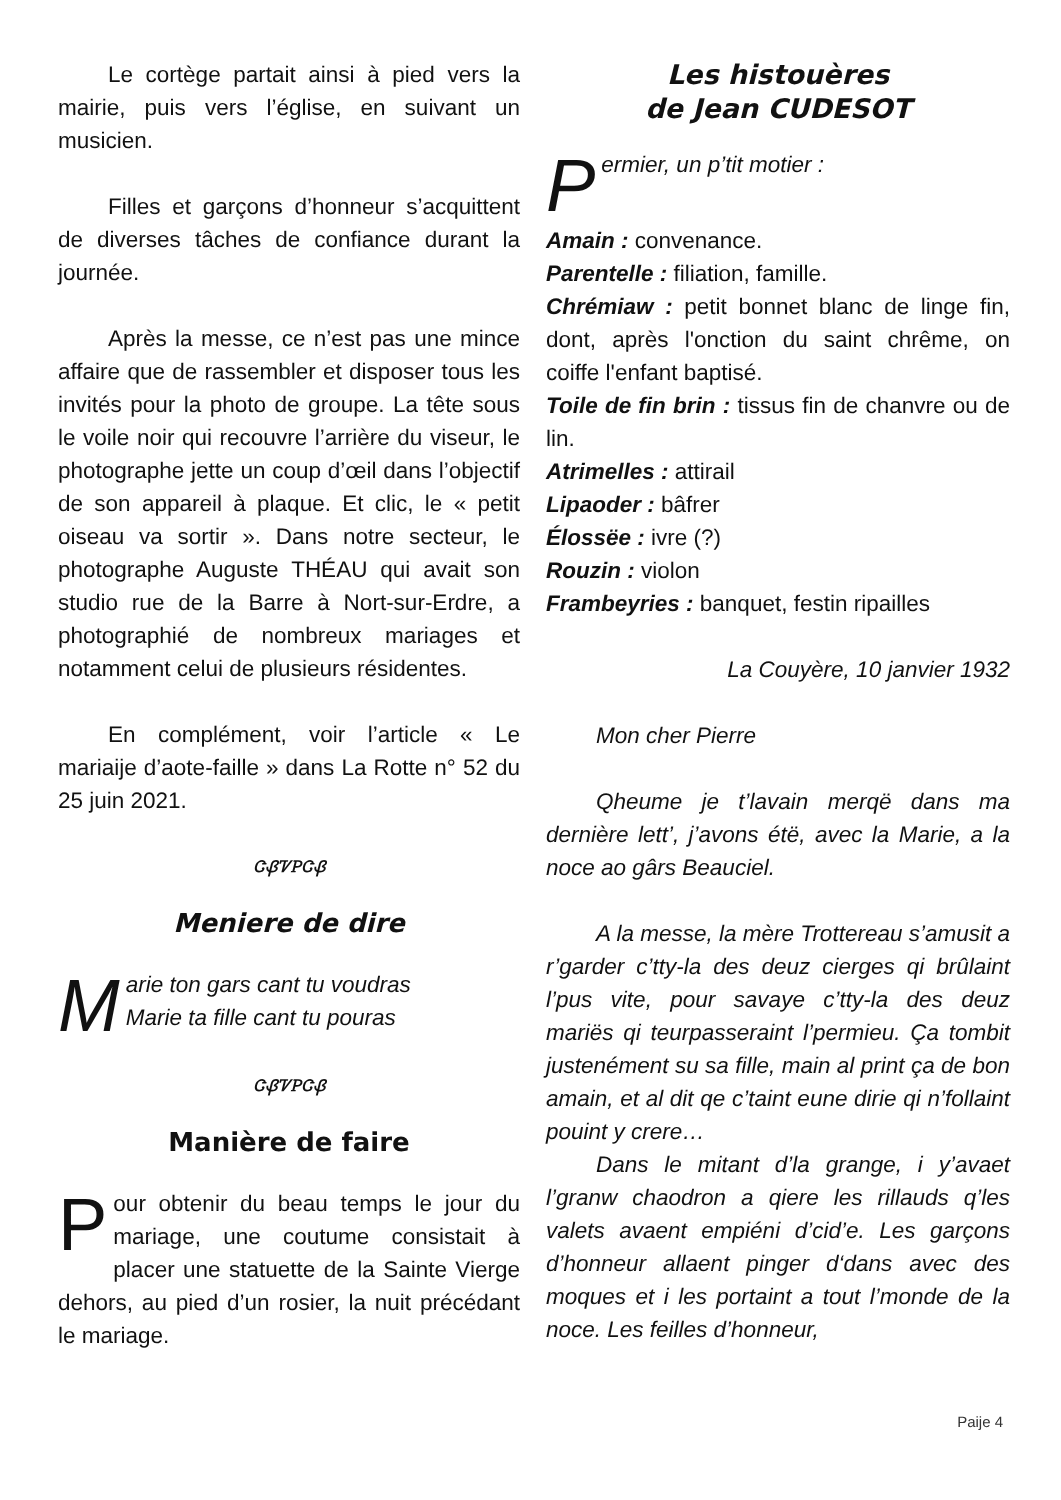Le cortège partait ainsi à pied vers la mairie, puis vers l’église, en suivant un musicien.
Filles et garçons d’honneur s’acquit­tent de diverses tâches de confiance du­rant la journée.
Après la messe, ce n’est pas une mince affaire que de rassembler et dispo­ser tous les invités pour la photo de grou­pe. La tête sous le voile noir qui recouvre l’arrière du viseur, le photographe jette un coup d’œil dans l’objectif de son appareil à plaque. Et clic, le « petit oiseau va sor­tir ». Dans notre secteur, le photographe Auguste THÉAU qui avait son studio rue de la Barre à Nort-sur-Erdre, a photogra­phié de nombreux mariages et notam­ment celui de plusieurs résidentes.
En complément, voir l’article « Le mariaije d’aote-faille » dans La Rotte n° 52 du 25 juin 2021.
ᏣᏰᏤᏢᏣᏰ
Meniere de dire
Marie ton gars cant tu voudras
Marie ta fille cant tu pouras
ᏣᏰᏤᏢᏣᏰ
Manière de faire
Pour obtenir du beau temps le jour du mariage, une coutume consistait à placer une statuette de la Sainte Vierge dehors, au pied d’un rosier, la nuit précé­dant le mariage.
Les histouères
de Jean CUDESOT
Permier, un p’tit motier :
Amain : convenance.
Parentelle : filiation, famille.
Chrémiaw : petit bonnet blanc de linge fin, dont, après l'onction du saint chrême, on coiffe l'enfant baptisé.
Toile de fin brin : tissus fin de chanvre ou de lin.
Atrimelles : attirail
Lipaoder : bâfrer
Élossëe : ivre (?)
Rouzin : violon
Frambeyries : banquet, festin ripailles
La Couyère, 10 janvier 1932
Mon cher Pierre
Qheume je t’lavain merqë dans ma dernière lett’, j’avons étë, avec la Marie, a la noce ao gârs Beauciel.
A la messe, la mère Trottereau s’a­musit a r’garder c’tty-la des deuz cierges qi brûlaint l’pus vite, pour savaye c’tty-la des deuz mariës qi teurpasseraint l’per­mieu. Ça tombit justenément su sa fille, main al print ça de bon amain, et al dit qe c’taint eune dirie qi n’follaint pouint y cre­re…
Dans le mitant d’la grange, i y’avaet l’granw chaodron a qiere les rillauds q’les valets avaent empiéni d’cid’e. Les gar­çons d’honneur allaent pinger d‘dans avec des moques et i les portaint a tout l’monde de la noce. Les feilles d’honneur,
Paije 4